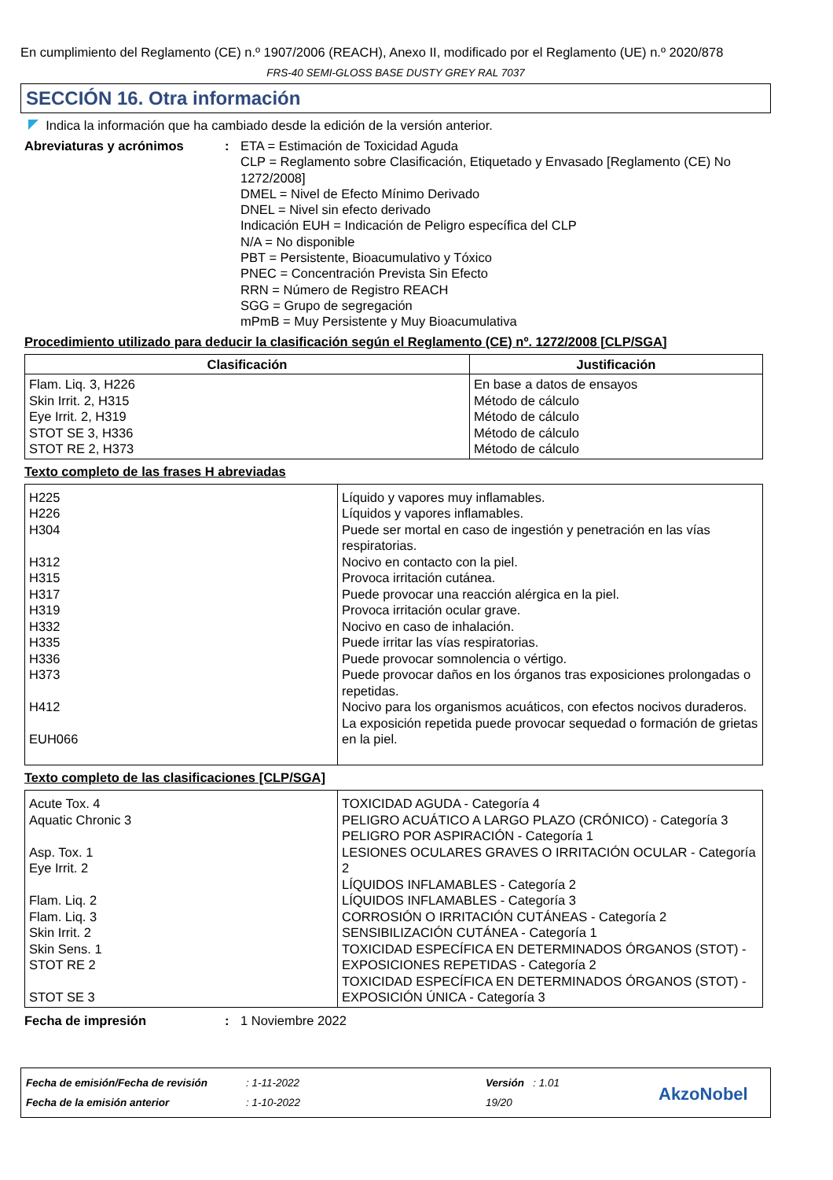En cumplimiento del Reglamento (CE) n.º 1907/2006 (REACH), Anexo II, modificado por el Reglamento (UE) n.º 2020/878
FRS-40 SEMI-GLOSS BASE DUSTY GREY RAL 7037
SECCIÓN 16. Otra información
Indica la información que ha cambiado desde la edición de la versión anterior.
Abreviaturas y acrónimos : ETA = Estimación de Toxicidad Aguda
CLP = Reglamento sobre Clasificación, Etiquetado y Envasado [Reglamento (CE) No 1272/2008]
DMEL = Nivel de Efecto Mínimo Derivado
DNEL = Nivel sin efecto derivado
Indicación EUH = Indicación de Peligro específica del CLP
N/A = No disponible
PBT = Persistente, Bioacumulativo y Tóxico
PNEC = Concentración Prevista Sin Efecto
RRN = Número de Registro REACH
SGG = Grupo de segregación
mPmB = Muy Persistente y Muy Bioacumulativa
Procedimiento utilizado para deducir la clasificación según el Reglamento (CE) nº. 1272/2008 [CLP/SGA]
| Clasificación | Justificación |
| --- | --- |
| Flam. Liq. 3, H226 Skin Irrit. 2, H315 Eye Irrit. 2, H319 STOT SE 3, H336 STOT RE 2, H373 | En base a datos de ensayos Método de cálculo Método de cálculo Método de cálculo Método de cálculo |
Texto completo de las frases H abreviadas
| H225 H226 H304 H312 H315 H317 H319 H332 H335 H336 H373 H412 EUH066 | Líquido y vapores muy inflamables. Líquidos y vapores inflamables. Puede ser mortal en caso de ingestión y penetración en las vías respiratorias. Nocivo en contacto con la piel. Provoca irritación cutánea. Puede provocar una reacción alérgica en la piel. Provoca irritación ocular grave. Nocivo en caso de inhalación. Puede irritar las vías respiratorias. Puede provocar somnolencia o vértigo. Puede provocar daños en los órganos tras exposiciones prolongadas o repetidas. Nocivo para los organismos acuáticos, con efectos nocivos duraderos. La exposición repetida puede provocar sequedad o formación de grietas en la piel. |
Texto completo de las clasificaciones [CLP/SGA]
| Acute Tox. 4 Aquatic Chronic 3 Asp. Tox. 1 Eye Irrit. 2 Flam. Liq. 2 Flam. Liq. 3 Skin Irrit. 2 Skin Sens. 1 STOT RE 2 STOT SE 3 | TOXICIDAD AGUDA - Categoría 4 PELIGRO ACUÁTICO A LARGO PLAZO (CRÓNICO) - Categoría 3 PELIGRO POR ASPIRACIÓN - Categoría 1 LESIONES OCULARES GRAVES O IRRITACIÓN OCULAR - Categoría 2 LÍQUIDOS INFLAMABLES - Categoría 2 LÍQUIDOS INFLAMABLES - Categoría 3 CORROSIÓN O IRRITACIÓN CUTÁNEAS - Categoría 2 SENSIBILIZACIÓN CUTÁNEA - Categoría 1 TOXICIDAD ESPECÍFICA EN DETERMINADOS ÓRGANOS (STOT) - EXPOSICIONES REPETIDAS - Categoría 2 TOXICIDAD ESPECÍFICA EN DETERMINADOS ÓRGANOS (STOT) - EXPOSICIÓN ÚNICA - Categoría 3 |
Fecha de impresión : 1 Noviembre 2022
Fecha de emisión/Fecha de revisión
Fecha de la emisión anterior
: 1-11-2022
: 1-10-2022
Versión : 1.01
19/20
AkzoNobel